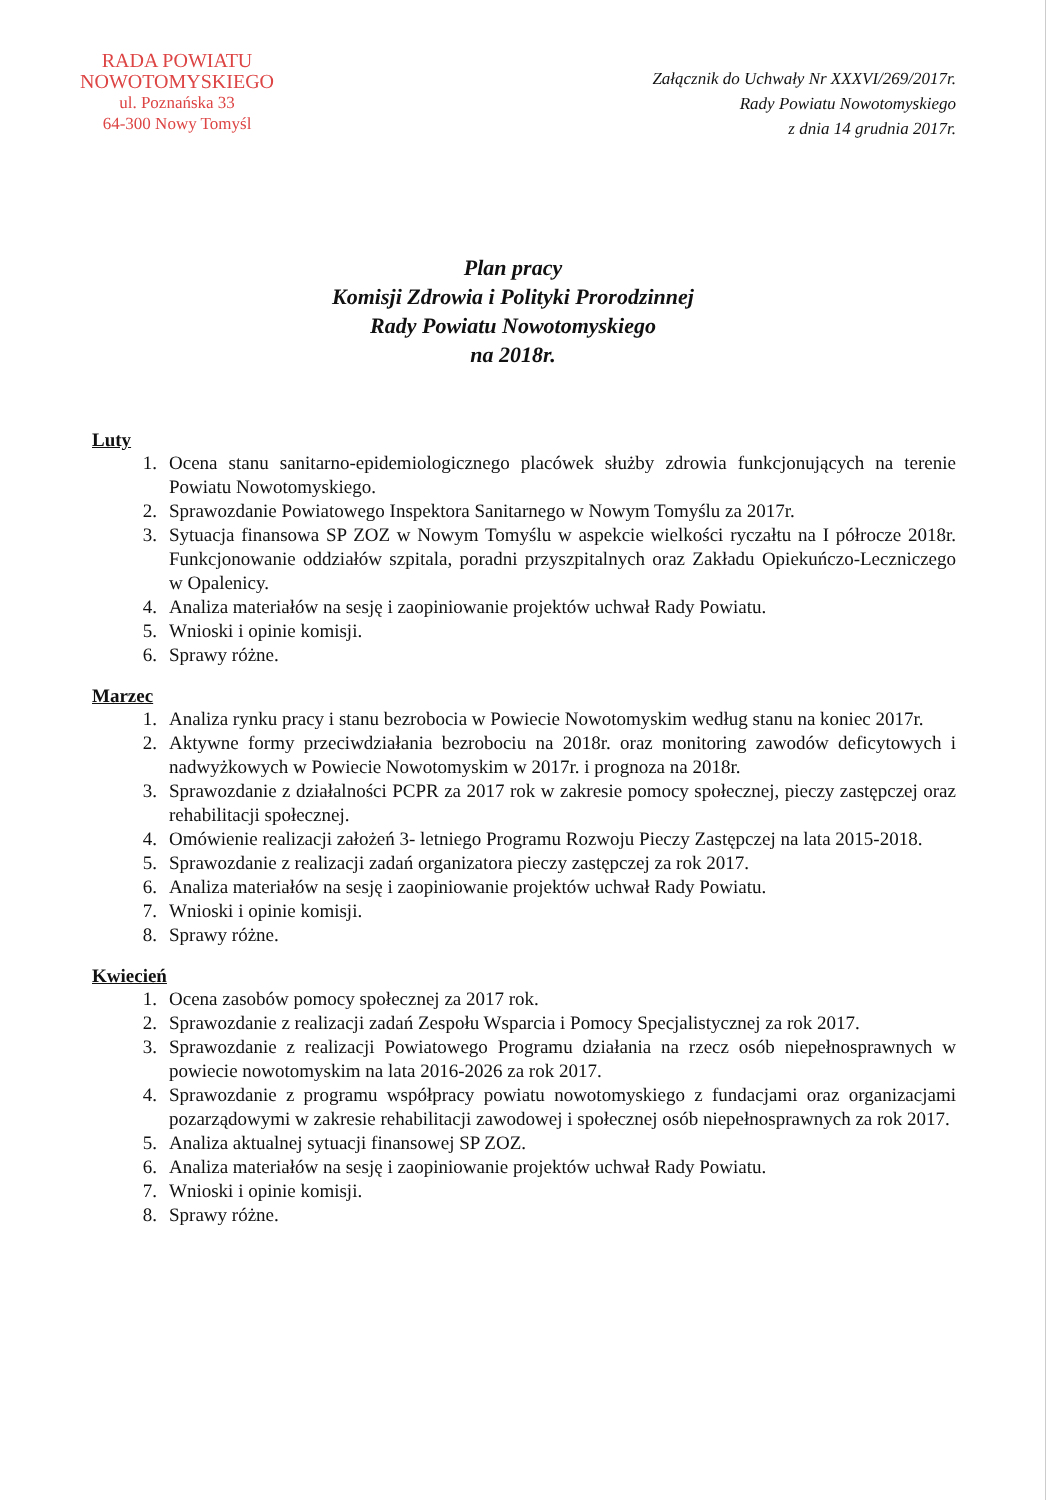RADA POWIATU
NOWOTOMYSKIEGO
ul. Poznańska 33
64-300 Nowy Tomyśl
Załącznik do Uchwały Nr XXXVI/269/2017r.
Rady Powiatu Nowotomyskiego
z dnia 14 grudnia 2017r.
Plan pracy
Komisji Zdrowia i Polityki Prorodzinnej
Rady Powiatu Nowotomyskiego
na 2018r.
Luty
1. Ocena stanu sanitarno-epidemiologicznego placówek służby zdrowia funkcjonujących na terenie Powiatu Nowotomyskiego.
2. Sprawozdanie Powiatowego Inspektora Sanitarnego w Nowym Tomyślu za 2017r.
3. Sytuacja finansowa SP ZOZ w Nowym Tomyślu w aspekcie wielkości ryczałtu na I półrocze 2018r. Funkcjonowanie oddziałów szpitala, poradni przyszpitalnych oraz Zakładu Opiekuńczo-Leczniczego w Opalenicy.
4. Analiza materiałów na sesję i zaopiniowanie projektów uchwał Rady Powiatu.
5. Wnioski i opinie komisji.
6. Sprawy różne.
Marzec
1. Analiza rynku pracy i stanu bezrobocia w Powiecie Nowotomyskim według stanu na koniec 2017r.
2. Aktywne formy przeciwdziałania bezrobociu na 2018r. oraz monitoring zawodów deficytowych i nadwyżkowych w Powiecie Nowotomyskim w 2017r. i prognoza na 2018r.
3. Sprawozdanie z działalności PCPR za 2017 rok w zakresie pomocy społecznej, pieczy zastępczej oraz rehabilitacji społecznej.
4. Omówienie realizacji założeń 3- letniego Programu Rozwoju Pieczy Zastępczej na lata 2015-2018.
5. Sprawozdanie z realizacji zadań organizatora pieczy zastępczej za rok 2017.
6. Analiza materiałów na sesję i zaopiniowanie projektów uchwał Rady Powiatu.
7. Wnioski i opinie komisji.
8. Sprawy różne.
Kwiecień
1. Ocena zasobów pomocy społecznej za 2017 rok.
2. Sprawozdanie z realizacji zadań Zespołu Wsparcia i Pomocy Specjalistycznej za rok 2017.
3. Sprawozdanie z realizacji Powiatowego Programu działania na rzecz osób niepełnosprawnych w powiecie nowotomyskim na lata 2016-2026 za rok 2017.
4. Sprawozdanie z programu współpracy powiatu nowotomyskiego z fundacjami oraz organizacjami pozarządowymi w zakresie rehabilitacji zawodowej i społecznej osób niepełnosprawnych za rok 2017.
5. Analiza aktualnej sytuacji finansowej SP ZOZ.
6. Analiza materiałów na sesję i zaopiniowanie projektów uchwał Rady Powiatu.
7. Wnioski i opinie komisji.
8. Sprawy różne.